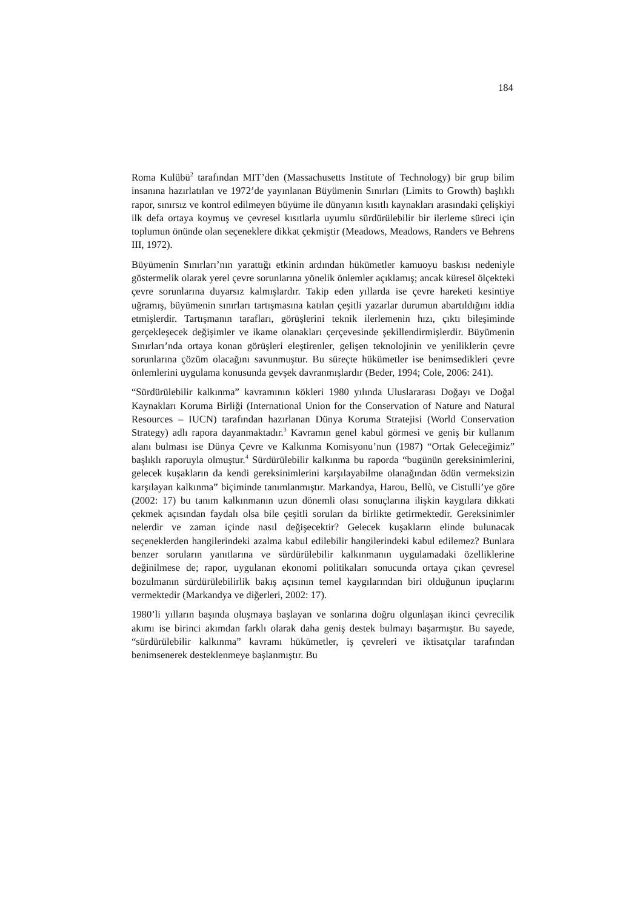184
Roma Kulübü<sup>2</sup> tarafından MIT’den (Massachusetts Institute of Technology) bir grup bilim insanına hazırlatılan ve 1972’de yayınlanan Büyümenin Sınırları (Limits to Growth) başlıklı rapor, sınırsız ve kontrol edilmeyen büyüme ile dünyanın kısıtlı kaynakları arasındaki çelişkiyi ilk defa ortaya koymuş ve çevresel kısıtlarla uyumlu sürdürülebilir bir ilerleme süreci için toplumun önünde olan seçeneklere dikkat çekmiştir (Meadows, Meadows, Randers ve Behrens III, 1972).
Büyümenin Sınırları’nın yarattığı etkinin ardından hükümetler kamuoyu baskısı nedeniyle göstermelik olarak yerel çevre sorunlarına yönelik önlemler açıklamış; ancak küresel ölçekteki çevre sorunlarına duyarsız kalmışlardır. Takip eden yıllarda ise çevre hareketi kesintiye uğramış, büyümenin sınırları tartışmasına katılan çeşitli yazarlar durumun abartıldığını iddia etmişlerdir. Tartışmanın tarafları, görüşlerini teknik ilerlemenin hızı, çıktı bileşiminde gerçekleşecek değişimler ve ikame olanakları çerçevesinde şekillendirmişlerdir. Büyümenin Sınırları’nda ortaya konan görüşleri eleştirenler, gelişen teknolojinin ve yeniliklerin çevre sorunlarına çözüm olacağını savunmuştur. Bu süreçte hükümetler ise benimsedikleri çevre önlemlerini uygulama konusunda gevşek davranmışlardır (Beder, 1994; Cole, 2006: 241).
“Sürdürülebilir kalkınma” kavramının kökleri 1980 yılında Uluslararası Doğayı ve Doğal Kaynakları Koruma Birliği (International Union for the Conservation of Nature and Natural Resources – IUCN) tarafından hazırlanan Dünya Koruma Stratejisi (World Conservation Strategy) adlı rapora dayanmaktadır.<sup>3</sup> Kavramın genel kabul görmesi ve geniş bir kullanım alanı bulması ise Dünya Çevre ve Kalkınma Komisyonu’nun (1987) “Ortak Geleceğimiz” başlıklı raporuyla olmuştur.<sup>4</sup> Sürdürülebilir kalkınma bu raporda “bugünün gereksinimlerini, gelecek kuşakların da kendi gereksinimlerini karşılayabilme olanağından ödün vermeksizin karşılayan kalkınma” biçiminde tanımlanmıştır. Markandya, Harou, Bellù, ve Cistulli’ye göre (2002: 17) bu tanım kalkınmanın uzun dönemli olası sonuçlarına ilişkin kaygılara dikkati çekmek açısından faydalı olsa bile çeşitli soruları da birlikte getirmektedir. Gereksinimler nelerdir ve zaman içinde nasıl değişecektir? Gelecek kuşakların elinde bulunacak seçeneklerden hangilerindeki azalma kabul edilebilir hangilerindeki kabul edilemez? Bunlara benzer soruların yanıtlarına ve sürdürülebilir kalkınmanın uygulamadaki özelliklerine değinilmese de; rapor, uygulanan ekonomi politikaları sonucunda ortaya çıkan çevresel bozulmanın sürdürülebilirlik bakış açısının temel kaygılarından biri olduğunun ipuçlarını vermektedir (Markandya ve diğerleri, 2002: 17).
1980’li yılların başında oluşmaya başlayan ve sonlarına doğru olgunlaşan ikinci çevrecilik akımı ise birinci akımdan farklı olarak daha geniş destek bulmayı başarmıştır. Bu sayede, “sürdürülebilir kalkınma” kavramı hükümetler, iş çevreleri ve iktisatçılar tarafından benimsenerek desteklenmeye başlanmıştır. Bu